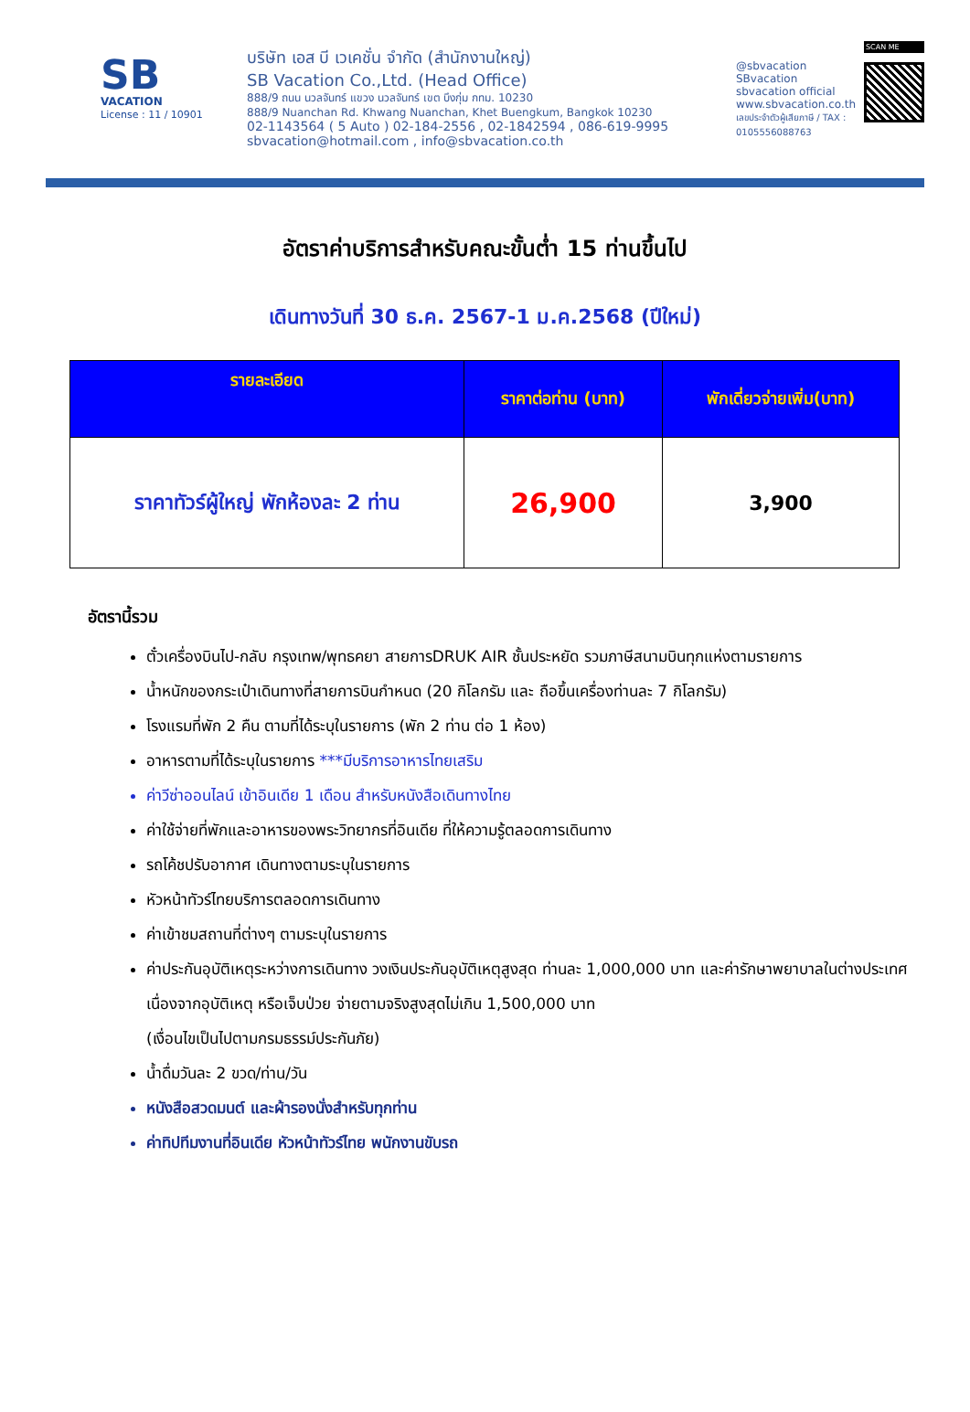SB
VACATION
License : 11 / 10901
บริษัท เอส บี เวเคชั่น จำกัด (สำนักงานใหญ่)
SB Vacation Co.,Ltd. (Head Office)
888/9 ถนน นวลจันทร์ แขวง นวลจันทร์ เขต บึงกุ่ม กทม. 10230
888/9 Nuanchan Rd. Khwang Nuanchan, Khet Buengkum, Bangkok 10230
02-1143564 ( 5 Auto ) 02-184-2556 , 02-1842594 , 086-619-9995
sbvacation@hotmail.com , info@sbvacation.co.th
@sbvacation
SBvacation
sbvacation official
www.sbvacation.co.th
เลขประจำตัวผู้เสียภาษี / TAX : 0105556088763
SCAN ME
อัตราค่าบริการสำหรับคณะขั้นต่ำ 15 ท่านขึ้นไป
เดินทางวันที่ 30 ธ.ค. 2567-1 ม.ค.2568 (ปีใหม่)
| รายละเอียด | ราคาต่อท่าน (บาท) | พักเดี่ยวจ่ายเพิ่ม(บาท) |
| --- | --- | --- |
| ราคาทัวร์ผู้ใหญ่ พักห้องละ 2 ท่าน | 26,900 | 3,900 |
อัตรานี้รวม
ตั๋วเครื่องบินไป-กลับ กรุงเทพ/พุทธคยา สายการDRUK AIR ชั้นประหยัด รวมภาษีสนามบินทุกแห่งตามรายการ
น้ำหนักของกระเป๋าเดินทางที่สายการบินกำหนด (20 กิโลกรัม และ ถือขึ้นเครื่องท่านละ 7 กิโลกรัม)
โรงแรมที่พัก 2 คืน ตามที่ได้ระบุในรายการ (พัก 2 ท่าน ต่อ 1 ห้อง)
อาหารตามที่ได้ระบุในรายการ ***มีบริการอาหารไทยเสริม
ค่าวีซ่าออนไลน์ เข้าอินเดีย 1 เดือน สำหรับหนังสือเดินทางไทย
ค่าใช้จ่ายที่พักและอาหารของพระวิทยากรที่อินเดีย ที่ให้ความรู้ตลอดการเดินทาง
รถโค้ชปรับอากาศ เดินทางตามระบุในรายการ
หัวหน้าทัวร์ไทยบริการตลอดการเดินทาง
ค่าเข้าชมสถานที่ต่างๆ ตามระบุในรายการ
ค่าประกันอุบัติเหตุระหว่างการเดินทาง วงเงินประกันอุบัติเหตุสูงสุด ท่านละ 1,000,000 บาท และค่ารักษาพยาบาลในต่างประเทศเนื่องจากอุบัติเหตุ หรือเจ็บป่วย จ่ายตามจริงสูงสุดไม่เกิน 1,500,000 บาท
(เงื่อนไขเป็นไปตามกรมธรรม์ประกันภัย)
น้ำดื่มวันละ 2 ขวด/ท่าน/วัน
หนังสือสวดมนต์ และผ้ารองนั่งสำหรับทุกท่าน
ค่าทิปทีมงานที่อินเดีย หัวหน้าทัวร์ไทย พนักงานขับรถ